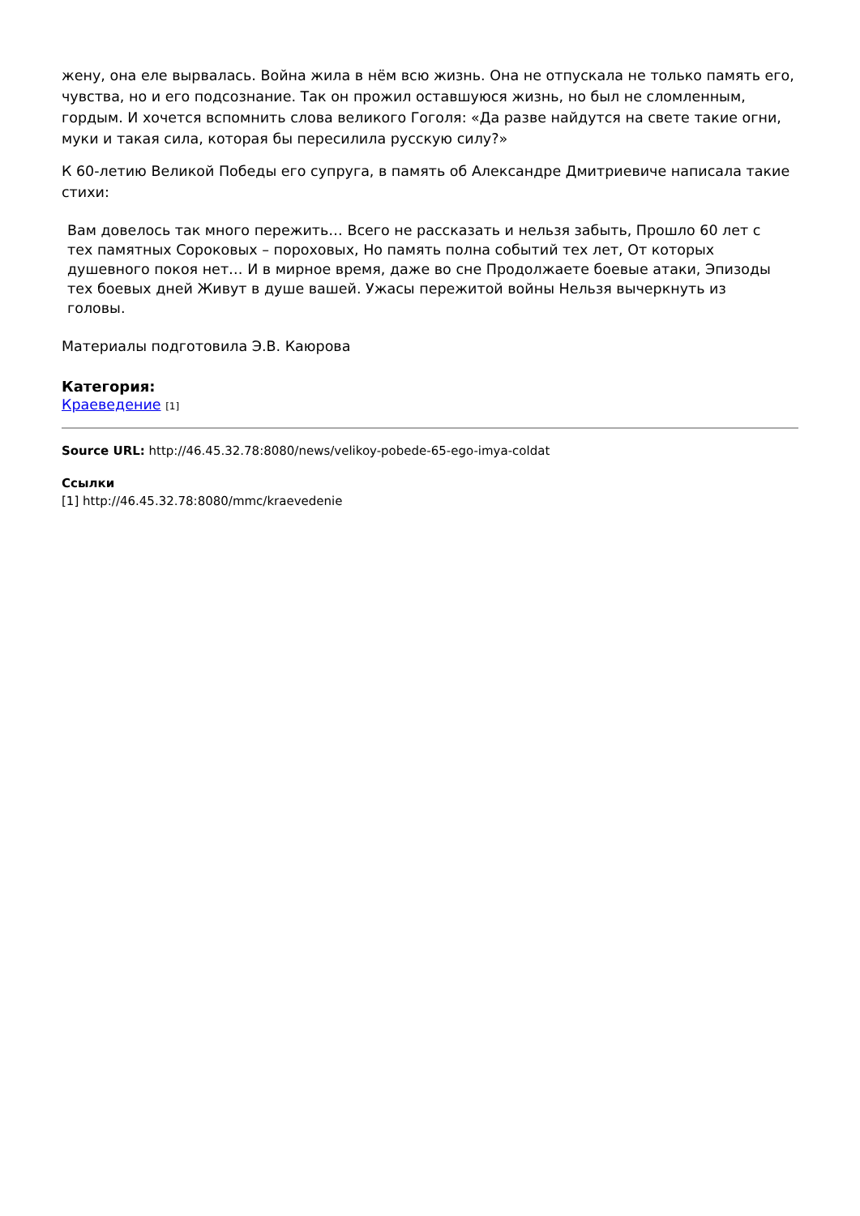жену, она еле вырвалась. Война жила в нём всю жизнь. Она не отпускала не только память его, чувства, но и его подсознание. Так он прожил оставшуюся жизнь, но был не сломленным, гордым. И хочется вспомнить слова великого Гоголя: «Да разве найдутся на свете такие огни, муки и такая сила, которая бы пересилила русскую силу?»
К 60-летию Великой Победы его супруга, в память об Александре Дмитриевиче написала такие стихи:
Вам довелось так много пережить… Всего не рассказать и нельзя забыть, Прошло 60 лет с тех памятных Сороковых – пороховых, Но память полна событий тех лет, От которых душевного покоя нет… И в мирное время, даже во сне Продолжаете боевые атаки, Эпизоды тех боевых дней Живут в душе вашей. Ужасы пережитой войны Нельзя вычеркнуть из головы.
Материалы подготовила Э.В. Каюрова
Категория:
Краеведение [1]
Source URL: http://46.45.32.78:8080/news/velikoy-pobede-65-ego-imya-coldat
Ссылки
[1] http://46.45.32.78:8080/mmc/kraevedenie